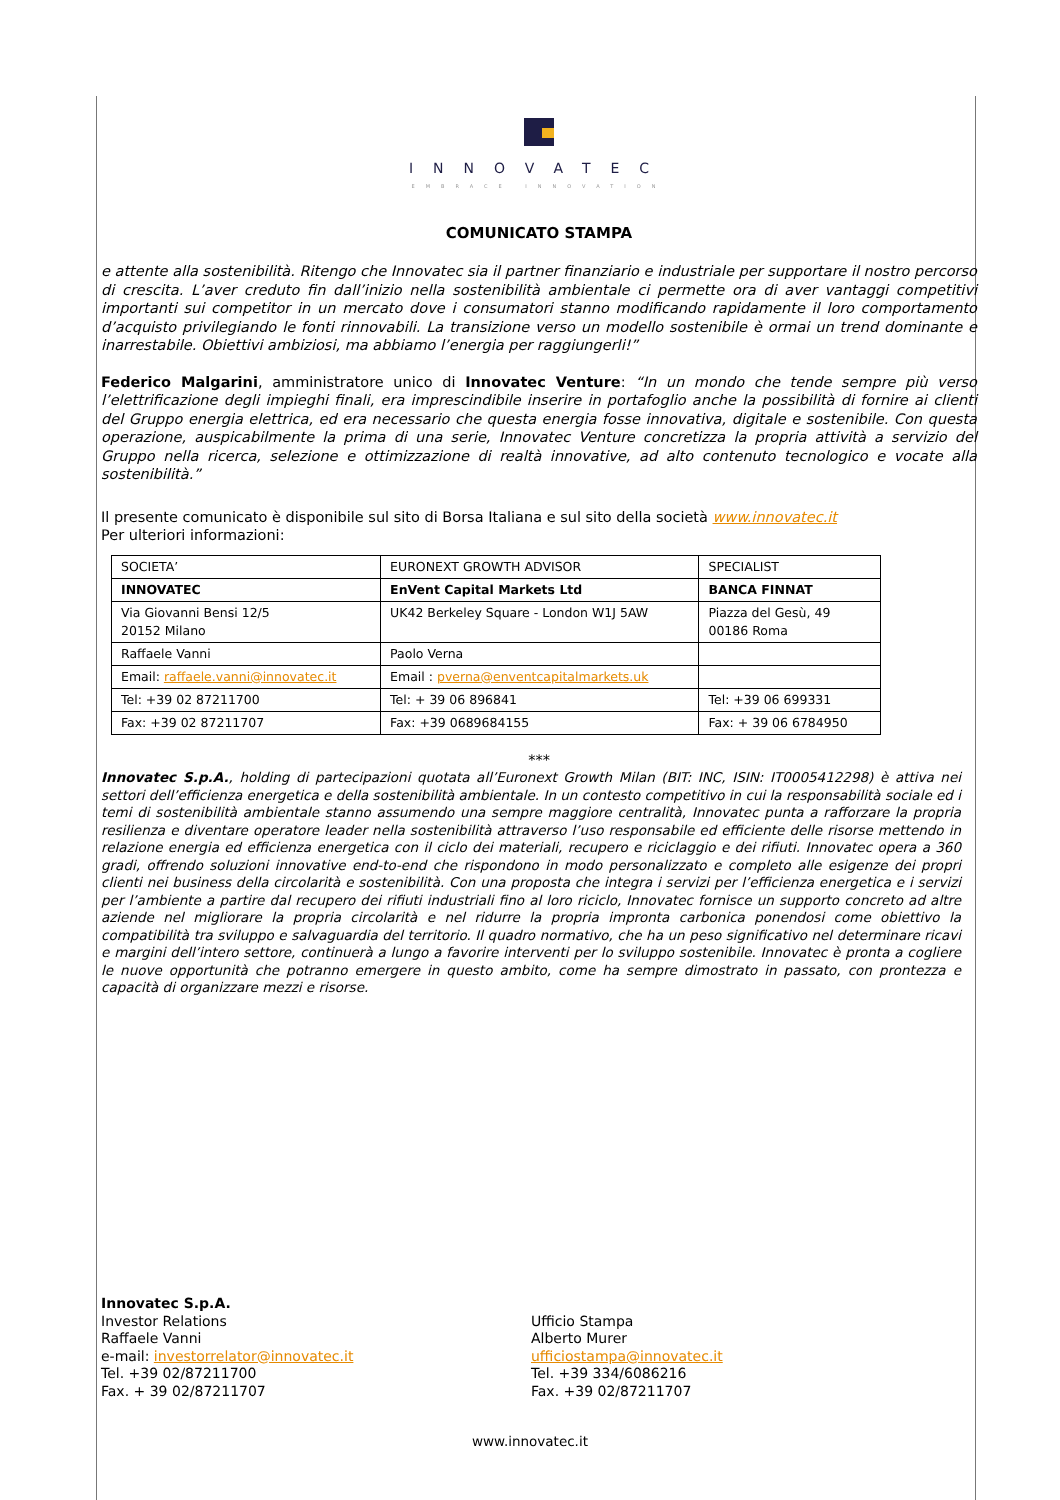INNOVATEC
EMBRACE INNOVATION
COMUNICATO STAMPA
e attente alla sostenibilità. Ritengo che Innovatec sia il partner finanziario e industriale per supportare il nostro percorso di crescita. L’aver creduto fin dall’inizio nella sostenibilità ambientale ci permette ora di aver vantaggi competitivi importanti sui competitor in un mercato dove i consumatori stanno modificando rapidamente il loro comportamento d’acquisto privilegiando le fonti rinnovabili. La transizione verso un modello sostenibile è ormai un trend dominante e inarrestabile. Obiettivi ambiziosi, ma abbiamo l’energia per raggiungerli!”
Federico Malgarini, amministratore unico di Innovatec Venture: “In un mondo che tende sempre più verso l’elettrificazione degli impieghi finali, era imprescindibile inserire in portafoglio anche la possibilità di fornire ai clienti del Gruppo energia elettrica, ed era necessario che questa energia fosse innovativa, digitale e sostenibile. Con questa operazione, auspicabilmente la prima di una serie, Innovatec Venture concretizza la propria attività a servizio del Gruppo nella ricerca, selezione e ottimizzazione di realtà innovative, ad alto contenuto tecnologico e vocate alla sostenibilità.”
Il presente comunicato è disponibile sul sito di Borsa Italiana e sul sito della società www.innovatec.it
Per ulteriori informazioni:
| SOCIETA’ | EURONEXT GROWTH ADVISOR | SPECIALIST |
| INNOVATEC | EnVent Capital Markets Ltd | BANCA FINNAT |
| Via Giovanni Bensi 12/5 20152 Milano | UK42 Berkeley Square - London W1J 5AW | Piazza del Gesù, 49 00186 Roma |
| Raffaele Vanni | Paolo Verna | |
| Email: raffaele.vanni@innovatec.it | Email : pverna@enventcapitalmarkets.uk | |
| Tel: +39 02 87211700 | Tel: + 39 06 896841 | Tel: +39 06 699331 |
| Fax: +39 02 87211707 | Fax: +39 0689684155 | Fax: + 39 06 6784950 |
***
Innovatec S.p.A., holding di partecipazioni quotata all’Euronext Growth Milan (BIT: INC, ISIN: IT0005412298) è attiva nei settori dell’efficienza energetica e della sostenibilità ambientale. In un contesto competitivo in cui la responsabilità sociale ed i temi di sostenibilità ambientale stanno assumendo una sempre maggiore centralità, Innovatec punta a rafforzare la propria resilienza e diventare operatore leader nella sostenibilità attraverso l’uso responsabile ed efficiente delle risorse mettendo in relazione energia ed efficienza energetica con il ciclo dei materiali, recupero e riciclaggio e dei rifiuti. Innovatec opera a 360 gradi, offrendo soluzioni innovative end-to-end che rispondono in modo personalizzato e completo alle esigenze dei propri clienti nei business della circolarità e sostenibilità. Con una proposta che integra i servizi per l’efficienza energetica e i servizi per l’ambiente a partire dal recupero dei rifiuti industriali fino al loro riciclo, Innovatec fornisce un supporto concreto ad altre aziende nel migliorare la propria circolarità e nel ridurre la propria impronta carbonica ponendosi come obiettivo la compatibilità tra sviluppo e salvaguardia del territorio. Il quadro normativo, che ha un peso significativo nel determinare ricavi e margini dell’intero settore, continuerà a lungo a favorire interventi per lo sviluppo sostenibile. Innovatec è pronta a cogliere le nuove opportunità che potranno emergere in questo ambito, come ha sempre dimostrato in passato, con prontezza e capacità di organizzare mezzi e risorse.
Innovatec S.p.A.
Investor Relations
Raffaele Vanni
e-mail: investorrelator@innovatec.it
Tel. +39 02/87211700
Fax. + 39 02/87211707
Ufficio Stampa
Alberto Murer
ufficiostampa@innovatec.it
Tel. +39 334/6086216
Fax. +39 02/87211707
www.innovatec.it